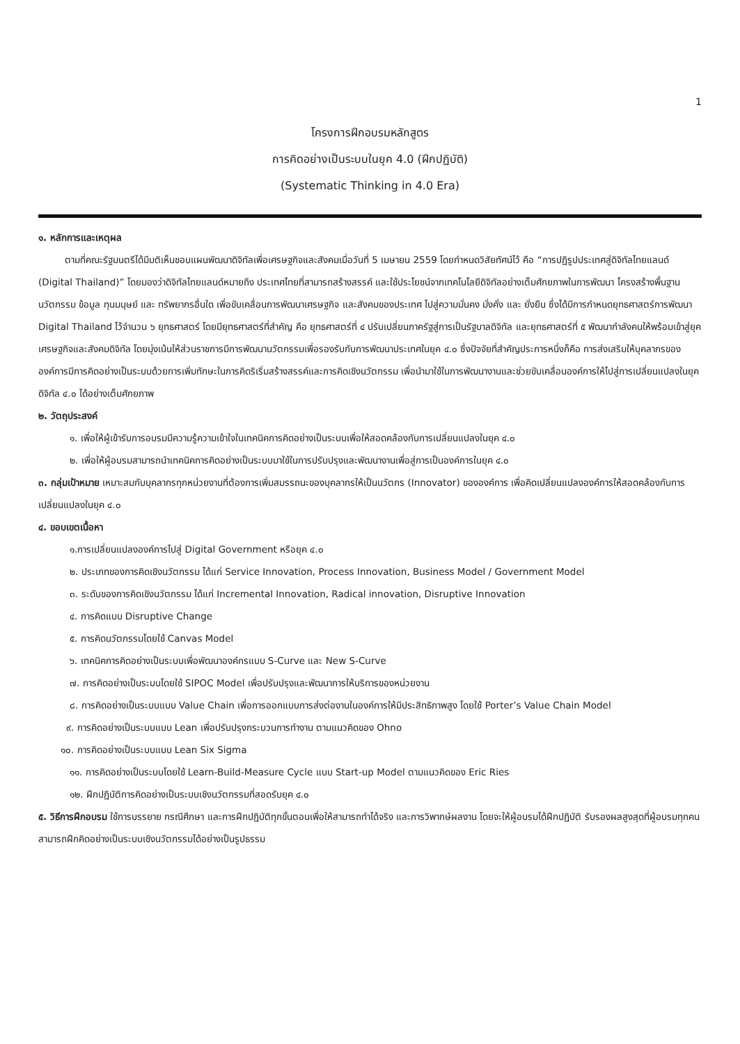1
โครงการฝึกอบรมหลักสูตร
การคิดอย่างเป็นระบบในยุค 4.0 (ฝึกปฏิบัติ)
(Systematic Thinking in 4.0 Era)
๑. หลักการและเหตุผล
ตามที่คณะรัฐมนตรีได้มีมติเห็นชอบแผนพัฒนาดิจิทัลเพื่อเศรษฐกิจและสังคมเมื่อวันที่ 5 เมษายน 2559 โดยกำหนดวิสัยทัศน์ไว้ คือ “การปฏิรูปประเทศสู่ดิจิทัลไทยแลนด์ (Digital Thailand)” โดยมองว่าดิจิทัลไทยแลนด์หมายถึง ประเทศไทยที่สามารถสร้างสรรค์ และใช้ประโยชน์จากเทคโนโลยีดิจิทัลอย่างเต็มศักยภาพในการพัฒนา โครงสร้างพื้นฐาน นวัตกรรม ข้อมูล ทุนมนุษย์ และ ทรัพยากรอื่นใด เพื่อขับเคลื่อนการพัฒนาเศรษฐกิจ และสังคมของประเทศ ไปสู่ความมั่นคง มั่งคั่ง และ ยั่งยืน ซึ่งได้มีการกำหนดยุทธศาสตร์การพัฒนา Digital Thailand ไว้จำนวน ๖ ยุทธศาสตร์ โดยมียุทธศาสตร์ที่สำคัญ คือ ยุทธศาสตร์ที่ ๔ ปรับเปลี่ยนภาครัฐสู่การเป็นรัฐบาลดิจิทัล และยุทธศาสตร์ที่ ๕ พัฒนากำลังคนให้พร้อมเข้าสู่ยุคเศรษฐกิจและสังคมดิจิทัล โดยมุ่งเน้นให้ส่วนราชการมีการพัฒนานวัตกรรมเพื่อรองรับกับการพัฒนาประเทศในยุค ๔.๐ ซึ่งปัจจัยที่สำคัญประการหนึ่งก็คือ การส่งเสริมให้บุคลากรขององค์การมีการคิดอย่างเป็นระบบด้วยการเพิ่มทักษะในการคิดริเริ่มสร้างสรรค์และการคิดเชิงนวัตกรรม เพื่อนำมาใช้ในการพัฒนางานและช่วยขับเคลื่อนองค์การให้ไปสู่การเปลี่ยนแปลงในยุคดิจิทัล ๔.๐ ได้อย่างเต็มศักยภาพ
๒. วัตถุประสงค์
๑. เพื่อให้ผู้เข้ารับการอบรมมีความรู้ความเข้าใจในเทคนิคการคิดอย่างเป็นระบบเพื่อให้สอดคล้องกับการเปลี่ยนแปลงในยุค ๔.๐
๒. เพื่อให้ผู้อบรมสามารถนำเทคนิคการคิดอย่างเป็นระบบมาใช้ในการปรับปรุงและพัฒนางานเพื่อสู่การเป็นองค์การในยุค ๔.๐
๓. กลุ่มเป้าหมาย เหมาะสมกับบุคลากรทุกหน่วยงานที่ต้องการเพิ่มสมรรถนะของบุคลากรให้เป็นนวัตกร (Innovator) ขององค์การ เพื่อคิดเปลี่ยนแปลงองค์การให้สอดคล้องกับการเปลี่ยนแปลงในยุค ๔.๐
๔. ขอบเขตเนื้อหา
๑.การเปลี่ยนแปลงองค์การไปสู่ Digital Government หรือยุค ๔.๐
๒. ประเภทของการคิดเชิงนวัตกรรม ได้แก่ Service Innovation, Process Innovation, Business Model / Government Model
๓. ระดับของการคิดเชิงนวัตกรรม ได้แก่ Incremental Innovation, Radical innovation, Disruptive Innovation
๔. การคิดแบบ Disruptive Change
๕. การคิดนวัตกรรมโดยใช้ Canvas Model
๖. เทคนิคการคิดอย่างเป็นระบบเพื่อพัฒนาองค์กรแบบ S-Curve และ New S-Curve
๗. การคิดอย่างเป็นระบบโดยใช้ SIPOC Model เพื่อปรับปรุงและพัฒนาการให้บริการของหน่วยงาน
๘. การคิดอย่างเป็นระบบแบบ Value Chain เพื่อการออกแบบการส่งต่องานในองค์การให้มีประสิทธิภาพสูง โดยใช้ Porter’s Value Chain Model
๙. การคิดอย่างเป็นระบบแบบ Lean เพื่อปรับปรุงกระบวนการทำงาน ตามแนวคิดของ Ohno
๑๐. การคิดอย่างเป็นระบบแบบ Lean Six Sigma
๑๑. การคิดอย่างเป็นระบบโดยใช้ Learn-Build-Measure Cycle แบบ Start-up Model ตามแนวคิดของ Eric Ries
๑๒. ฝึกปฏิบัติการคิดอย่างเป็นระบบเชิงนวัตกรรมที่สอดรับยุค ๔.๐
๕. วิธีการฝึกอบรม ใช้การบรรยาย กรณีศึกษา และการฝึกปฏิบัติทุกขั้นตอนเพื่อให้สามารถทำได้จริง และการวิพากษ์ผลงาน โดยจะให้ผู้อบรมได้ฝึกปฏิบัติ รับรองผลสูงสุดที่ผู้อบรมทุกคนสามารถฝึกคิดอย่างเป็นระบบเชิงนวัตกรรมได้อย่างเป็นรูปธรรม